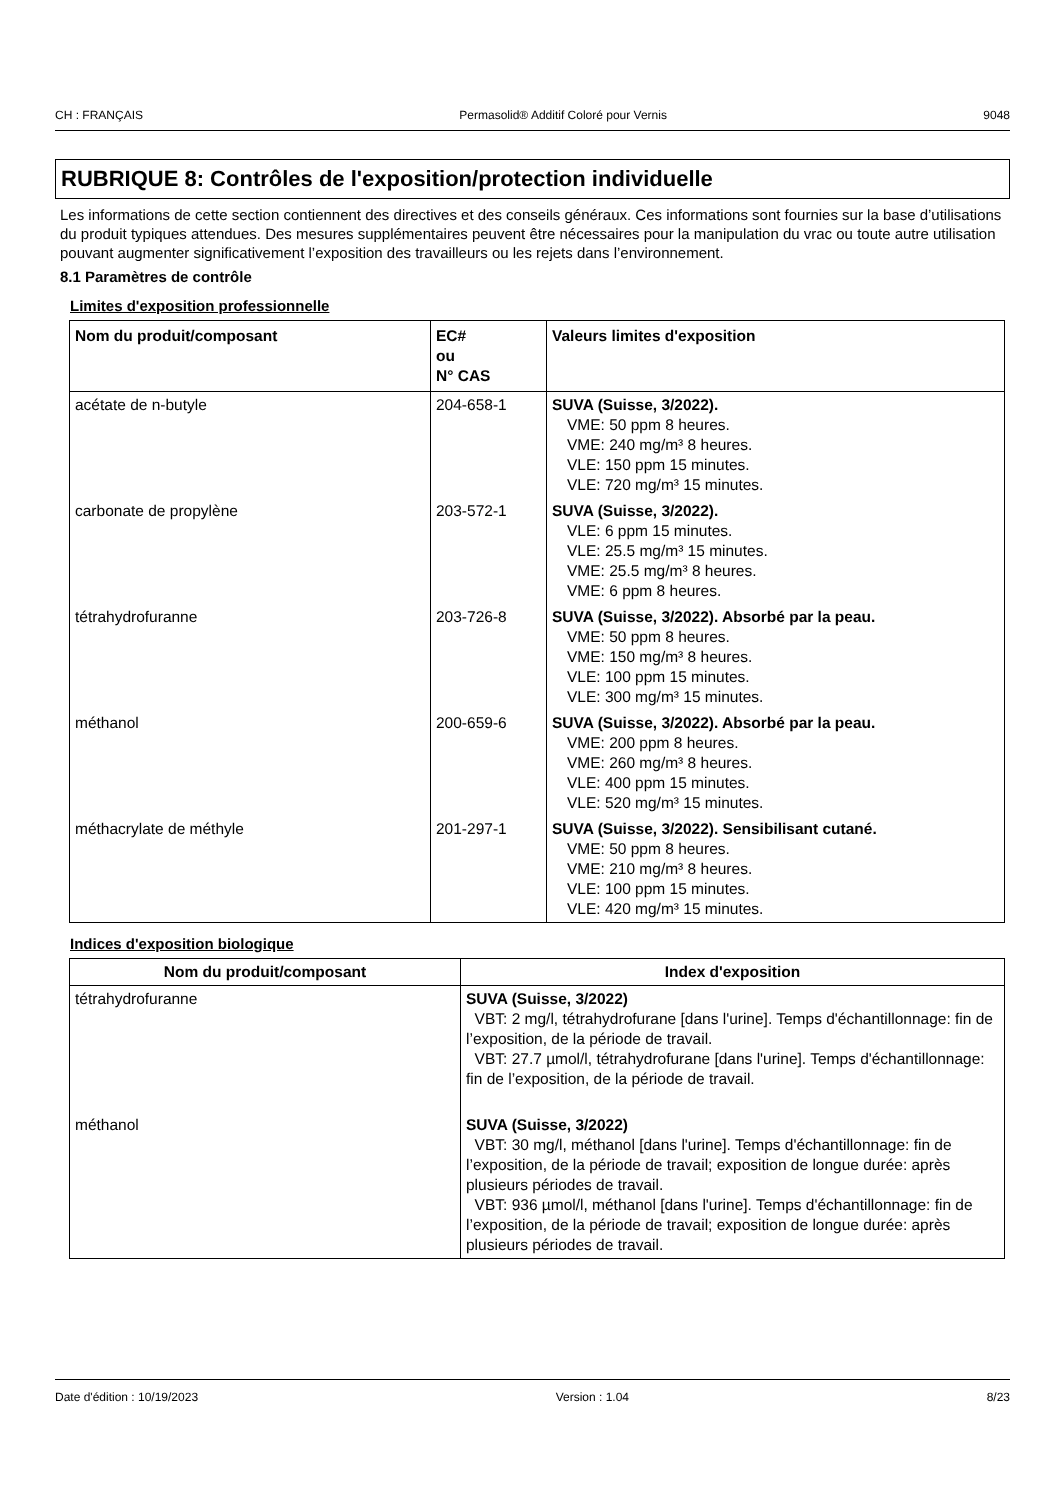CH : FRANÇAIS Permasolid® Additif Coloré pour Vernis 9048
RUBRIQUE 8: Contrôles de l'exposition/protection individuelle
Les informations de cette section contiennent des directives et des conseils généraux. Ces informations sont fournies sur la base d’utilisations du produit typiques attendues. Des mesures supplémentaires peuvent être nécessaires pour la manipulation du vrac ou toute autre utilisation pouvant augmenter significativement l’exposition des travailleurs ou les rejets dans l’environnement.
8.1 Paramètres de contrôle
Limites d'exposition professionnelle
| Nom du produit/composant | EC# ou N° CAS | Valeurs limites d'exposition |
| --- | --- | --- |
| acétate de n-butyle | 204-658-1 | SUVA (Suisse, 3/2022). VME: 50 ppm 8 heures. VME: 240 mg/m³ 8 heures. VLE: 150 ppm 15 minutes. VLE: 720 mg/m³ 15 minutes. |
| carbonate de propylène | 203-572-1 | SUVA (Suisse, 3/2022). VLE: 6 ppm 15 minutes. VLE: 25.5 mg/m³ 15 minutes. VME: 25.5 mg/m³ 8 heures. VME: 6 ppm 8 heures. |
| tétrahydrofuranne | 203-726-8 | SUVA (Suisse, 3/2022). Absorbé par la peau. VME: 50 ppm 8 heures. VME: 150 mg/m³ 8 heures. VLE: 100 ppm 15 minutes. VLE: 300 mg/m³ 15 minutes. |
| méthanol | 200-659-6 | SUVA (Suisse, 3/2022). Absorbé par la peau. VME: 200 ppm 8 heures. VME: 260 mg/m³ 8 heures. VLE: 400 ppm 15 minutes. VLE: 520 mg/m³ 15 minutes. |
| méthacrylate de méthyle | 201-297-1 | SUVA (Suisse, 3/2022). Sensibilisant cutané. VME: 50 ppm 8 heures. VME: 210 mg/m³ 8 heures. VLE: 100 ppm 15 minutes. VLE: 420 mg/m³ 15 minutes. |
Indices d'exposition biologique
| Nom du produit/composant | Index d'exposition |
| --- | --- |
| tétrahydrofuranne | SUVA (Suisse, 3/2022) VBT: 2 mg/l, tétrahydrofurane [dans l'urine]. Temps d'échantillonnage: fin de l’exposition, de la période de travail. VBT: 27.7 µmol/l, tétrahydrofurane [dans l'urine]. Temps d'échantillonnage: fin de l’exposition, de la période de travail. |
| méthanol | SUVA (Suisse, 3/2022) VBT: 30 mg/l, méthanol [dans l'urine]. Temps d'échantillonnage: fin de l’exposition, de la période de travail; exposition de longue durée: après plusieurs périodes de travail. VBT: 936 µmol/l, méthanol [dans l'urine]. Temps d'échantillonnage: fin de l’exposition, de la période de travail; exposition de longue durée: après plusieurs périodes de travail. |
Date d'édition : 10/19/2023 Version : 1.04 8/23